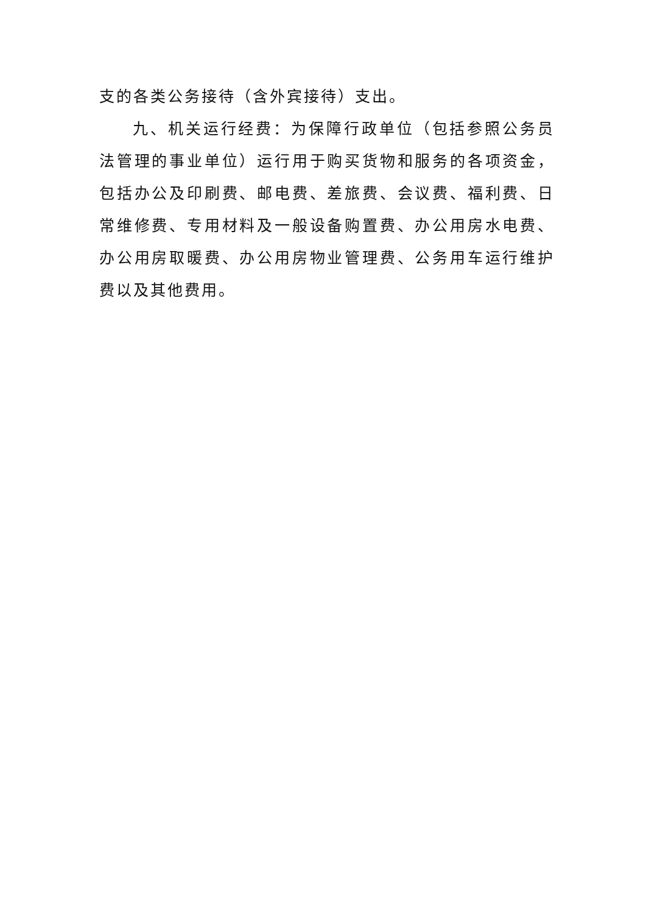支的各类公务接待（含外宾接待）支出。
九、机关运行经费：为保障行政单位（包括参照公务员法管理的事业单位）运行用于购买货物和服务的各项资金，包括办公及印刷费、邮电费、差旅费、会议费、福利费、日常维修费、专用材料及一般设备购置费、办公用房水电费、办公用房取暖费、办公用房物业管理费、公务用车运行维护费以及其他费用。